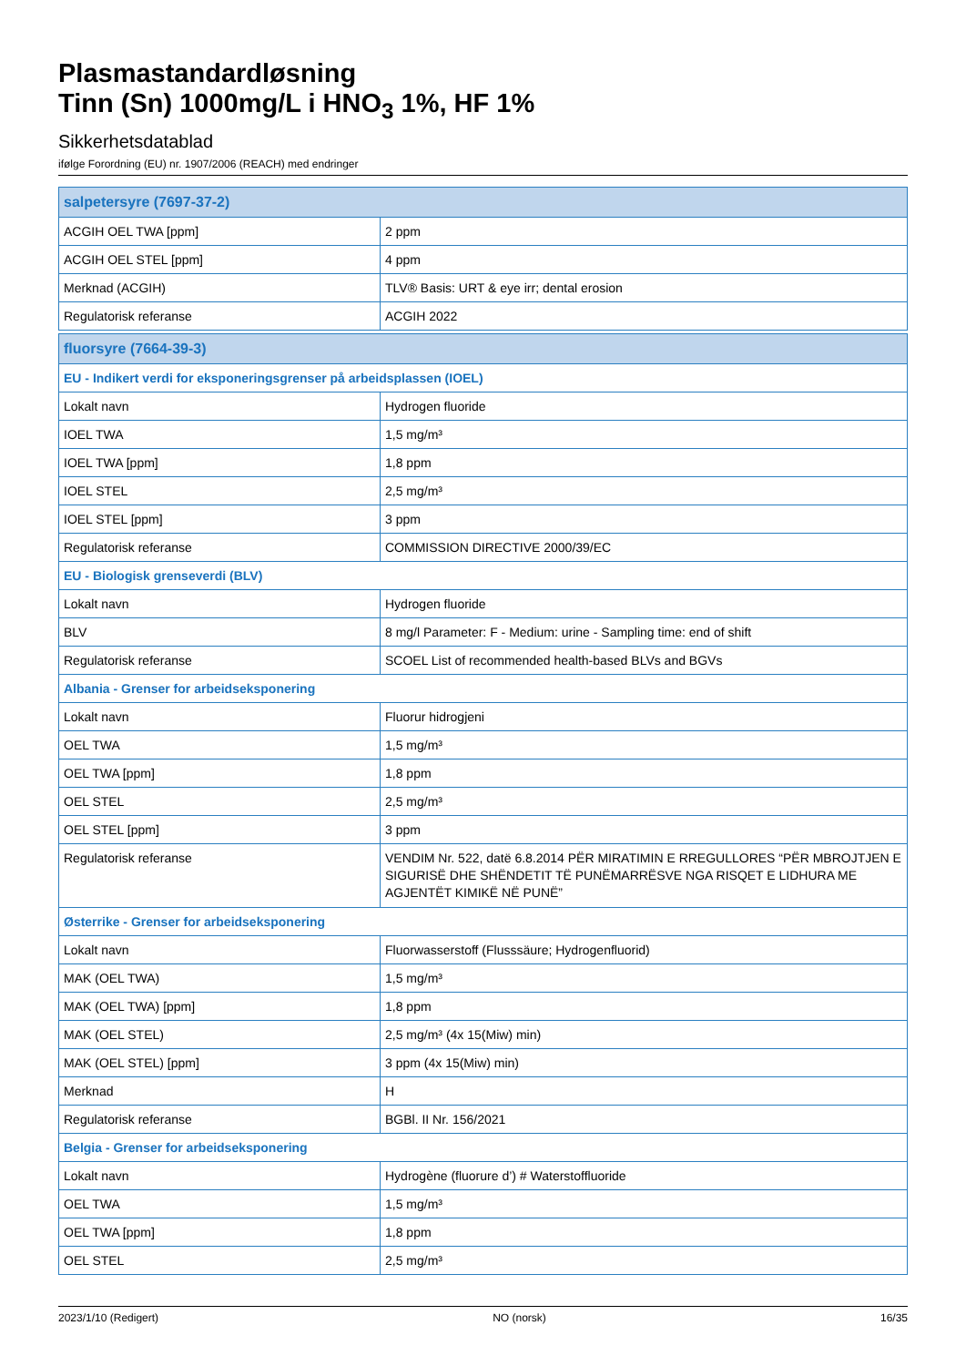Plasmastandardløsning
Tinn (Sn) 1000mg/L i HNO<sub>3</sub> 1%, HF 1%
Sikkerhetsdatablad
ifølge Forordning (EU) nr. 1907/2006 (REACH) med endringer
| salpetersyre (7697-37-2) | |
| --- | --- |
| ACGIH OEL TWA [ppm] | 2 ppm |
| ACGIH OEL STEL [ppm] | 4 ppm |
| Merknad (ACGIH) | TLV® Basis: URT & eye irr; dental erosion |
| Regulatorisk referanse | ACGIH 2022 |
| fluorsyre (7664-39-3) | |
| EU - Indikert verdi for eksponeringsgrenser på arbeidsplassen (IOEL) | |
| Lokalt navn | Hydrogen fluoride |
| IOEL TWA | 1,5 mg/m³ |
| IOEL TWA [ppm] | 1,8 ppm |
| IOEL STEL | 2,5 mg/m³ |
| IOEL STEL [ppm] | 3 ppm |
| Regulatorisk referanse | COMMISSION DIRECTIVE 2000/39/EC |
| EU - Biologisk grenseverdi (BLV) | |
| Lokalt navn | Hydrogen fluoride |
| BLV | 8 mg/l Parameter: F - Medium: urine - Sampling time: end of shift |
| Regulatorisk referanse | SCOEL List of recommended health-based BLVs and BGVs |
| Albania - Grenser for arbeidseksponering | |
| Lokalt navn | Fluorur hidrogjeni |
| OEL TWA | 1,5 mg/m³ |
| OEL TWA [ppm] | 1,8 ppm |
| OEL STEL | 2,5 mg/m³ |
| OEL STEL [ppm] | 3 ppm |
| Regulatorisk referanse | VENDIM Nr. 522, datë 6.8.2014 PËR MIRATIMIN E RREGULLORES “PËR MBROJTJEN E SIGURISË DHE SHËNDETIT TË PUNËMARRËSVE NGA RISQET E LIDHURA ME AGJENTËT KIMIKË NË PUNË” |
| Østerrike - Grenser for arbeidseksponering | |
| Lokalt navn | Fluorwasserstoff (Flusssäure; Hydrogenfluorid) |
| MAK (OEL TWA) | 1,5 mg/m³ |
| MAK (OEL TWA) [ppm] | 1,8 ppm |
| MAK (OEL STEL) | 2,5 mg/m³ (4x 15(Miw) min) |
| MAK (OEL STEL) [ppm] | 3 ppm (4x 15(Miw) min) |
| Merknad | H |
| Regulatorisk referanse | BGBl. II Nr. 156/2021 |
| Belgia - Grenser for arbeidseksponering | |
| Lokalt navn | Hydrogène (fluorure d’) # Waterstoffluoride |
| OEL TWA | 1,5 mg/m³ |
| OEL TWA [ppm] | 1,8 ppm |
| OEL STEL | 2,5 mg/m³ |
2023/1/10 (Redigert) NO (norsk) 16/35